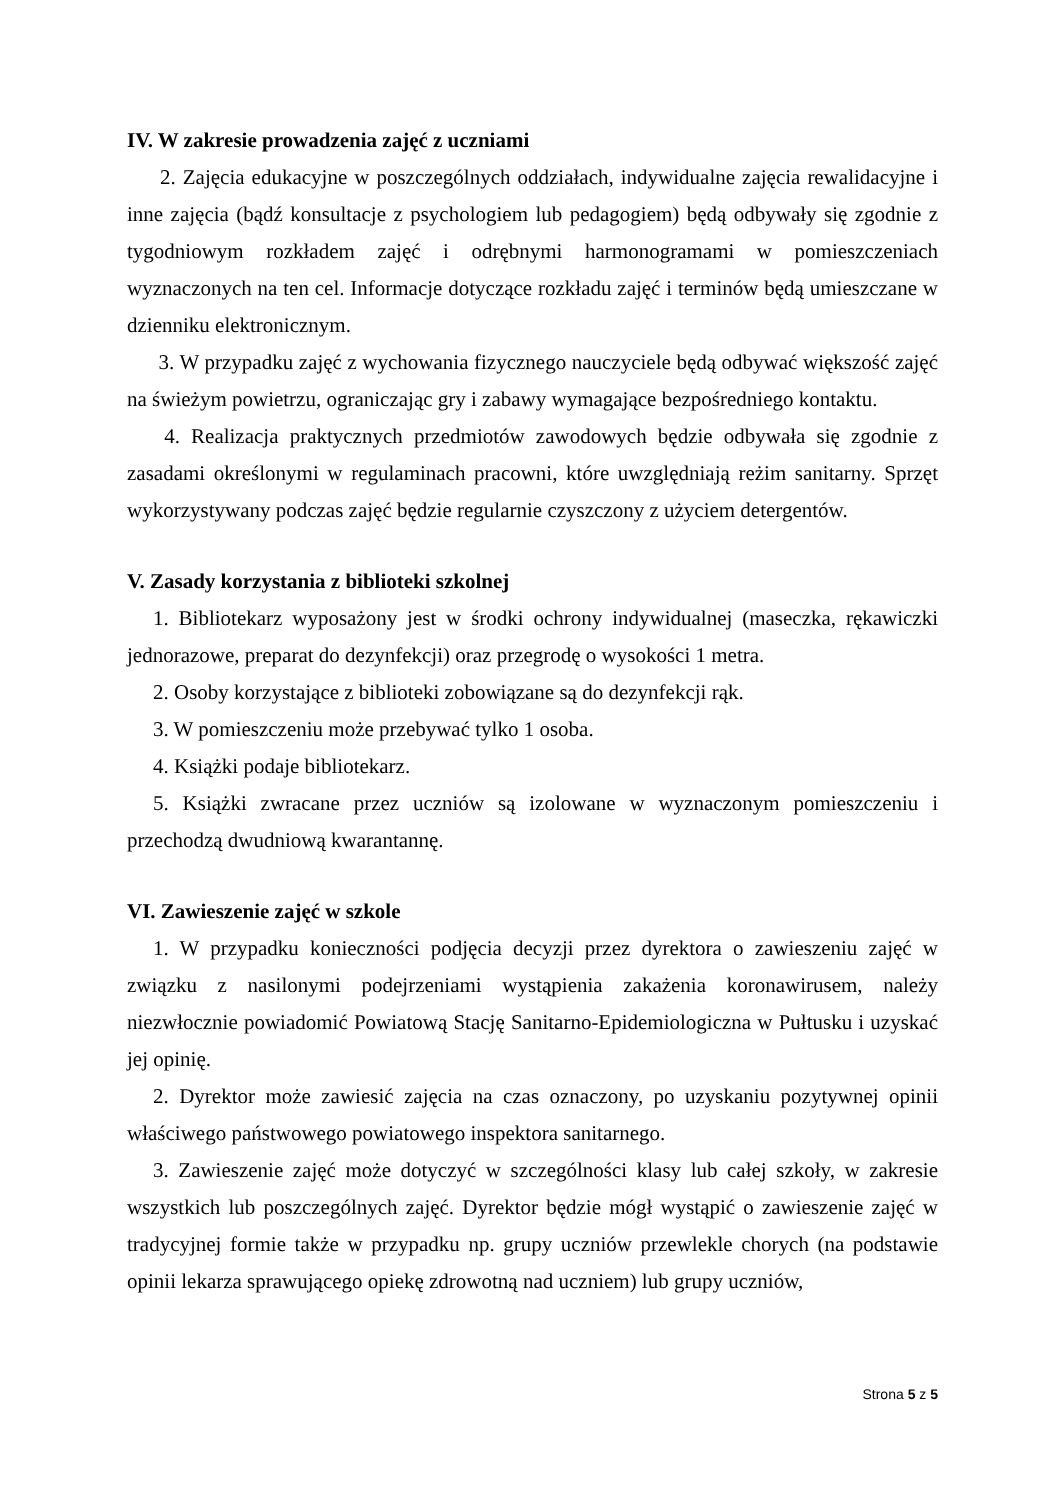IV. W zakresie prowadzenia zajęć z uczniami
2. Zajęcia edukacyjne w poszczególnych oddziałach, indywidualne zajęcia rewalidacyjne i inne zajęcia (bądź konsultacje z psychologiem lub pedagogiem) będą odbywały się zgodnie z tygodniowym rozkładem zajęć i odrębnymi harmonogramami w pomieszczeniach wyznaczonych na ten cel. Informacje dotyczące rozkładu zajęć i terminów będą umieszczane w dzienniku elektronicznym.
3. W przypadku zajęć z wychowania fizycznego nauczyciele będą odbywać większość zajęć na świeżym powietrzu, ograniczając gry i zabawy wymagające bezpośredniego kontaktu.
4. Realizacja praktycznych przedmiotów zawodowych będzie odbywała się zgodnie z zasadami określonymi w regulaminach pracowni, które uwzględniają reżim sanitarny. Sprzęt wykorzystywany podczas zajęć będzie regularnie czyszczony z użyciem detergentów.
V. Zasady korzystania z biblioteki szkolnej
1. Bibliotekarz wyposażony jest w środki ochrony indywidualnej (maseczka, rękawiczki jednorazowe, preparat do dezynfekcji) oraz przegrodę o wysokości 1 metra.
2. Osoby korzystające z biblioteki zobowiązane są do dezynfekcji rąk.
3. W pomieszczeniu może przebywać tylko 1 osoba.
4. Książki podaje bibliotekarz.
5. Książki zwracane przez uczniów są izolowane w wyznaczonym pomieszczeniu i przechodzą dwudniową kwarantannę.
VI. Zawieszenie zajęć w szkole
1. W przypadku konieczności podjęcia decyzji przez dyrektora o zawieszeniu zajęć w związku z nasilonymi podejrzeniami wystąpienia zakażenia koronawirusem, należy niezwłocznie powiadomić Powiatową Stację Sanitarno-Epidemiologiczna w Pułtusku i uzyskać jej opinię.
2. Dyrektor może zawiesić zajęcia na czas oznaczony, po uzyskaniu pozytywnej opinii właściwego państwowego powiatowego inspektora sanitarnego.
3. Zawieszenie zajęć może dotyczyć w szczególności klasy lub całej szkoły, w zakresie wszystkich lub poszczególnych zajęć. Dyrektor będzie mógł wystąpić o zawieszenie zajęć w tradycyjnej formie także w przypadku np. grupy uczniów przewlekle chorych (na podstawie opinii lekarza sprawującego opiekę zdrowotną nad uczniem) lub grupy uczniów,
Strona 5 z 5